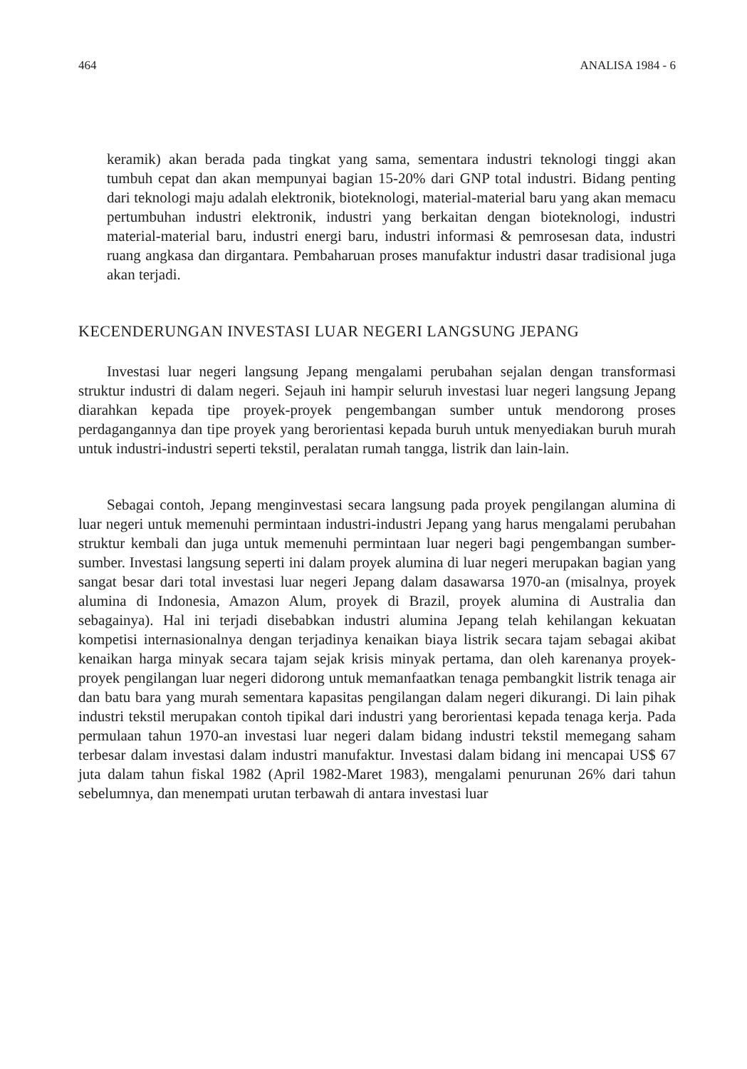464 ANALISA 1984 - 6
keramik) akan berada pada tingkat yang sama, sementara industri teknologi tinggi akan tumbuh cepat dan akan mempunyai bagian 15-20% dari GNP total industri. Bidang penting dari teknologi maju adalah elektronik, bioteknologi, material-material baru yang akan memacu pertumbuhan industri elektronik, industri yang berkaitan dengan bioteknologi, industri material-material baru, industri energi baru, industri informasi & pemrosesan data, industri ruang angkasa dan dirgantara. Pembaharuan proses manufaktur industri dasar tradisional juga akan terjadi.
KECENDERUNGAN INVESTASI LUAR NEGERI LANGSUNG JEPANG
Investasi luar negeri langsung Jepang mengalami perubahan sejalan dengan transformasi struktur industri di dalam negeri. Sejauh ini hampir seluruh investasi luar negeri langsung Jepang diarahkan kepada tipe proyek-proyek pengembangan sumber untuk mendorong proses perdagangannya dan tipe proyek yang berorientasi kepada buruh untuk menyediakan buruh murah untuk industri-industri seperti tekstil, peralatan rumah tangga, listrik dan lain-lain.
Sebagai contoh, Jepang menginvestasi secara langsung pada proyek pengilangan alumina di luar negeri untuk memenuhi permintaan industri-industri Jepang yang harus mengalami perubahan struktur kembali dan juga untuk memenuhi permintaan luar negeri bagi pengembangan sumber-sumber. Investasi langsung seperti ini dalam proyek alumina di luar negeri merupakan bagian yang sangat besar dari total investasi luar negeri Jepang dalam dasawarsa 1970-an (misalnya, proyek alumina di Indonesia, Amazon Alum, proyek di Brazil, proyek alumina di Australia dan sebagainya). Hal ini terjadi disebabkan industri alumina Jepang telah kehilangan kekuatan kompetisi internasionalnya dengan terjadinya kenaikan biaya listrik secara tajam sebagai akibat kenaikan harga minyak secara tajam sejak krisis minyak pertama, dan oleh karenanya proyek-proyek pengilangan luar negeri didorong untuk memanfaatkan tenaga pembangkit listrik tenaga air dan batu bara yang murah sementara kapasitas pengilangan dalam negeri dikurangi. Di lain pihak industri tekstil merupakan contoh tipikal dari industri yang berorientasi kepada tenaga kerja. Pada permulaan tahun 1970-an investasi luar negeri dalam bidang industri tekstil memegang saham terbesar dalam investasi dalam industri manufaktur. Investasi dalam bidang ini mencapai US$ 67 juta dalam tahun fiskal 1982 (April 1982-Maret 1983), mengalami penurunan 26% dari tahun sebelumnya, dan menempati urutan terbawah di antara investasi luar